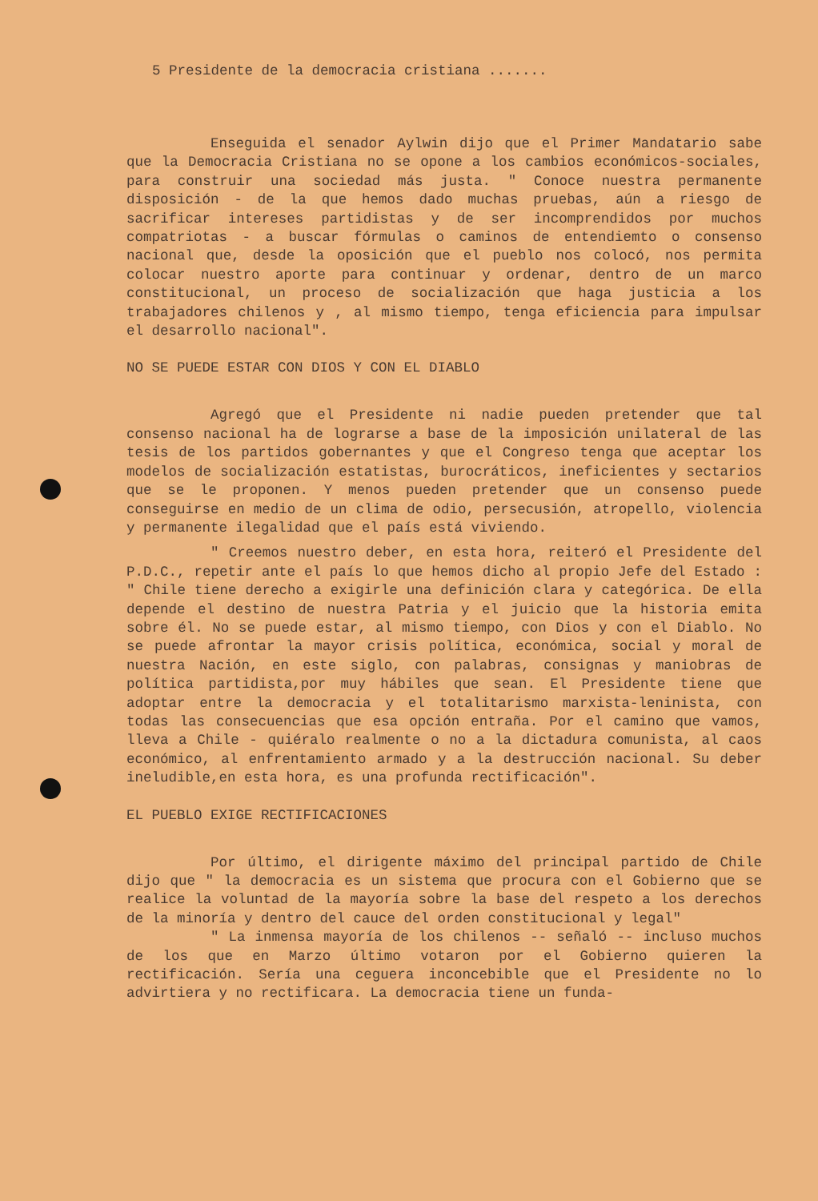5 Presidente de la democracia cristiana .......
Enseguida el senador Aylwin dijo que el Primer Mandatario sabe que la Democracia Cristiana no se opone a los cambios económicos-sociales, para construir una sociedad más justa. " Conoce nuestra permanente disposición - de la que hemos dado muchas pruebas, aún a riesgo de sacrificar intereses partidistas y de ser incomprendidos por muchos compatriotas - a buscar fórmulas o caminos de entendiemto o consenso nacional que, desde la oposición que el pueblo nos colocó, nos permita colocar nuestro aporte para continuar y ordenar, dentro de un marco constitucional, un proceso de socialización que haga justicia a los trabajadores chilenos y , al mismo tiempo, tenga eficiencia para impulsar el desarrollo nacional".
NO SE PUEDE ESTAR CON DIOS Y CON EL DIABLO
Agregó que el Presidente ni nadie pueden pretender que tal consenso nacional ha de lograrse a base de la imposición unilateral de las tesis de los partidos gobernantes y que el Congreso tenga que aceptar los modelos de socialización estatistas, burocráticos, ineficientes y sectarios que se le proponen. Y menos pueden pretender que un consenso puede conseguirse en medio de un clima de odio, persecusión, atropello, violencia y permanente ilegalidad que el país está viviendo.
" Creemos nuestro deber, en esta hora, reiteró el Presidente del P.D.C., repetir ante el país lo que hemos dicho al propio Jefe del Estado : " Chile tiene derecho a exigirle una definición clara y categórica. De ella depende el destino de nuestra Patria y el juicio que la historia emita sobre él. No se puede estar, al mismo tiempo, con Dios y con el Diablo. No se puede afrontar la mayor crisis política, económica, social y moral de nuestra Nación, en este siglo, con palabras, consignas y maniobras de política partidista,por muy hábiles que sean. El Presidente tiene que adoptar entre la democracia y el totalitarismo marxista-leninista, con todas las consecuencias que esa opción entraña. Por el camino que vamos, lleva a Chile - quiéralo realmente o no a la dictadura comunista, al caos económico, al enfrentamiento armado y a la destrucción nacional. Su deber ineludible,en esta hora, es una profunda rectificación".
EL PUEBLO EXIGE RECTIFICACIONES
Por último, el dirigente máximo del principal partido de Chile dijo que " la democracia es un sistema que procura con el Gobierno que se realice la voluntad de la mayoría sobre la base del respeto a los derechos de la minoría y dentro del cauce del orden constitucional y legal"
" La inmensa mayoría de los chilenos -- señaló -- incluso muchos de los que en Marzo último votaron por el Gobierno quieren la rectificación. Sería una ceguera inconcebible que el Presidente no lo advirtiera y no rectificara. La democracia tiene un funda-